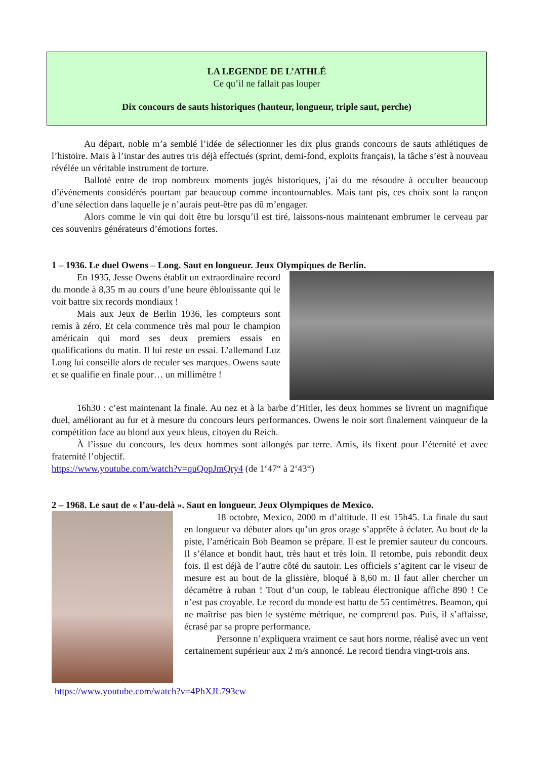LA LEGENDE DE L’ATHLÉ
Ce qu’il ne fallait pas louper
Dix concours de sauts historiques (hauteur, longueur, triple saut, perche)
Au départ, noble m’a semblé l’idée de sélectionner les dix plus grands concours de sauts athlétiques de l’histoire. Mais à l’instar des autres tris déjà effectués (sprint, demi-fond, exploits français), la tâche s’est à nouveau révélée un véritable instrument de torture.
Balloté entre de trop nombreux moments jugés historiques, j’ai du me résoudre à occulter beaucoup d’évènements considérés pourtant par beaucoup comme incontournables. Mais tant pis, ces choix sont la rançon d’une sélection dans laquelle je n’aurais peut-être pas dû m’engager.
Alors comme le vin qui doit être bu lorsqu’il est tiré, laissons-nous maintenant embrumer le cerveau par ces souvenirs générateurs d’émotions fortes.
1 – 1936. Le duel Owens – Long. Saut en longueur. Jeux Olympiques de Berlin.
En 1935, Jesse Owens établit un extraordinaire record du monde à 8,35 m au cours d’une heure éblouissante qui le voit battre six records mondiaux !
Mais aux Jeux de Berlin 1936, les compteurs sont remis à zéro. Et cela commence très mal pour le champion américain qui mord ses deux premiers essais en qualifications du matin. Il lui reste un essai. L’allemand Luz Long lui conseille alors de reculer ses marques. Owens saute et se qualifie en finale pour… un millimètre !
16h30 : c’est maintenant la finale. Au nez et à la barbe d’Hitler, les deux hommes se livrent un magnifique duel, améliorant au fur et à mesure du concours leurs performances. Owens le noir sort finalement vainqueur de la compétition face au blond aux yeux bleus, citoyen du Reich.
À l’issue du concours, les deux hommes sont allongés par terre. Amis, ils fixent pour l’éternité et avec fraternité l’objectif.
https://www.youtube.com/watch?v=quQopJmQry4 (de 1‘47“ à 2‘43“)
2 – 1968. Le saut de « l’au-delà ». Saut en longueur. Jeux Olympiques de Mexico.
18 octobre, Mexico, 2000 m d’altitude. Il est 15h45. La finale du saut en longueur va débuter alors qu’un gros orage s’apprête à éclater. Au bout de la piste, l’américain Bob Beamon se prépare. Il est le premier sauteur du concours. Il s’élance et bondit haut, très haut et très loin. Il retombe, puis rebondit deux fois. Il est déjà de l’autre côté du sautoir. Les officiels s’agitent car le viseur de mesure est au bout de la glissière, bloqué à 8,60 m. Il faut aller chercher un décamètre à ruban ! Tout d’un coup, le tableau électronique affiche 890 ! Ce n’est pas croyable. Le record du monde est battu de 55 centimètres. Beamon, qui ne maîtrise pas bien le système métrique, ne comprend pas. Puis, il s’affaisse, écrasé par sa propre performance.
Personne n’expliquera vraiment ce saut hors norme, réalisé avec un vent certainement supérieur aux 2 m/s annoncé. Le record tiendra vingt-trois ans.
https://www.youtube.com/watch?v=4PhXJL793cw